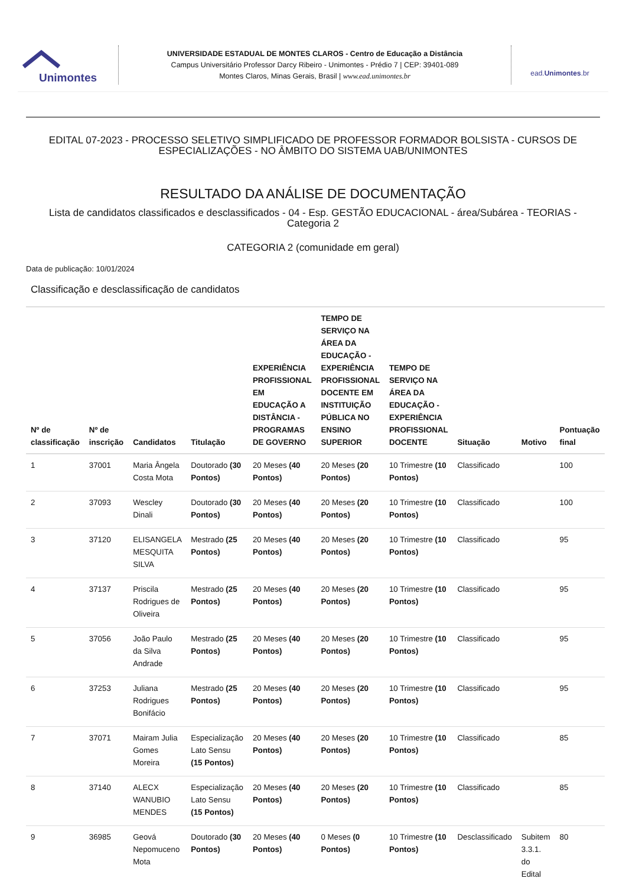Unimontes
UNIVERSIDADE ESTADUAL DE MONTES CLAROS - Centro de Educação a Distância
Campus Universitário Professor Darcy Ribeiro - Unimontes - Prédio 7 | CEP: 39401-089
Montes Claros, Minas Gerais, Brasil | www.ead.unimontes.br
ead. Unimontes.br
EDITAL 07-2023 - PROCESSO SELETIVO SIMPLIFICADO DE PROFESSOR FORMADOR BOLSISTA - CURSOS DE ESPECIALIZAÇÕES - NO ÂMBITO DO SISTEMA UAB/UNIMONTES
RESULTADO DA ANÁLISE DE DOCUMENTAÇÃO
Lista de candidatos classificados e desclassificados - 04 - Esp. GESTÃO EDUCACIONAL - área/Subárea - TEORIAS - Categoria 2
CATEGORIA 2 (comunidade em geral)
Data de publicação: 10/01/2024
Classificação e desclassificação de candidatos
| Nº de classificação | Nº de inscrição | Candidatos | Titulação | EXPERIÊNCIA PROFISSIONAL EM EDUCAÇÃO A DISTÂNCIA - PROGRAMAS DE GOVERNO | TEMPO DE SERVIÇO NA ÁREA DA EDUCAÇÃO - EXPERIÊNCIA PROFISSIONAL DOCENTE EM INSTITUIÇÃO PÚBLICA NO ENSINO SUPERIOR | TEMPO DE SERVIÇO NA ÁREA DA EDUCAÇÃO - EXPERIÊNCIA PROFISSIONAL DOCENTE | Situação | Motivo | Pontuação final |
| --- | --- | --- | --- | --- | --- | --- | --- | --- | --- |
| 1 | 37001 | Maria Ângela Costa Mota | Doutorado (30 Pontos) | 20 Meses (40 Pontos) | 20 Meses (20 Pontos) | 10 Trimestre (10 Pontos) | Classificado | | 100 |
| 2 | 37093 | Wescley Dinali | Doutorado (30 Pontos) | 20 Meses (40 Pontos) | 20 Meses (20 Pontos) | 10 Trimestre (10 Pontos) | Classificado | | 100 |
| 3 | 37120 | ELISANGELA MESQUITA SILVA | Mestrado (25 Pontos) | 20 Meses (40 Pontos) | 20 Meses (20 Pontos) | 10 Trimestre (10 Pontos) | Classificado | | 95 |
| 4 | 37137 | Priscila Rodrigues de Oliveira | Mestrado (25 Pontos) | 20 Meses (40 Pontos) | 20 Meses (20 Pontos) | 10 Trimestre (10 Pontos) | Classificado | | 95 |
| 5 | 37056 | João Paulo da Silva Andrade | Mestrado (25 Pontos) | 20 Meses (40 Pontos) | 20 Meses (20 Pontos) | 10 Trimestre (10 Pontos) | Classificado | | 95 |
| 6 | 37253 | Juliana Rodrigues Bonifácio | Mestrado (25 Pontos) | 20 Meses (40 Pontos) | 20 Meses (20 Pontos) | 10 Trimestre (10 Pontos) | Classificado | | 95 |
| 7 | 37071 | Mairam Julia Gomes Moreira | Especialização Lato Sensu (15 Pontos) | 20 Meses (40 Pontos) | 20 Meses (20 Pontos) | 10 Trimestre (10 Pontos) | Classificado | | 85 |
| 8 | 37140 | ALECX WANUBIO MENDES | Especialização Lato Sensu (15 Pontos) | 20 Meses (40 Pontos) | 20 Meses (20 Pontos) | 10 Trimestre (10 Pontos) | Classificado | | 85 |
| 9 | 36985 | Geová Nepomuceno Mota | Doutorado (30 Pontos) | 20 Meses (40 Pontos) | 0 Meses (0 Pontos) | 10 Trimestre (10 Pontos) | Desclassificado | Subitem 3.3.1. do Edital | 80 |